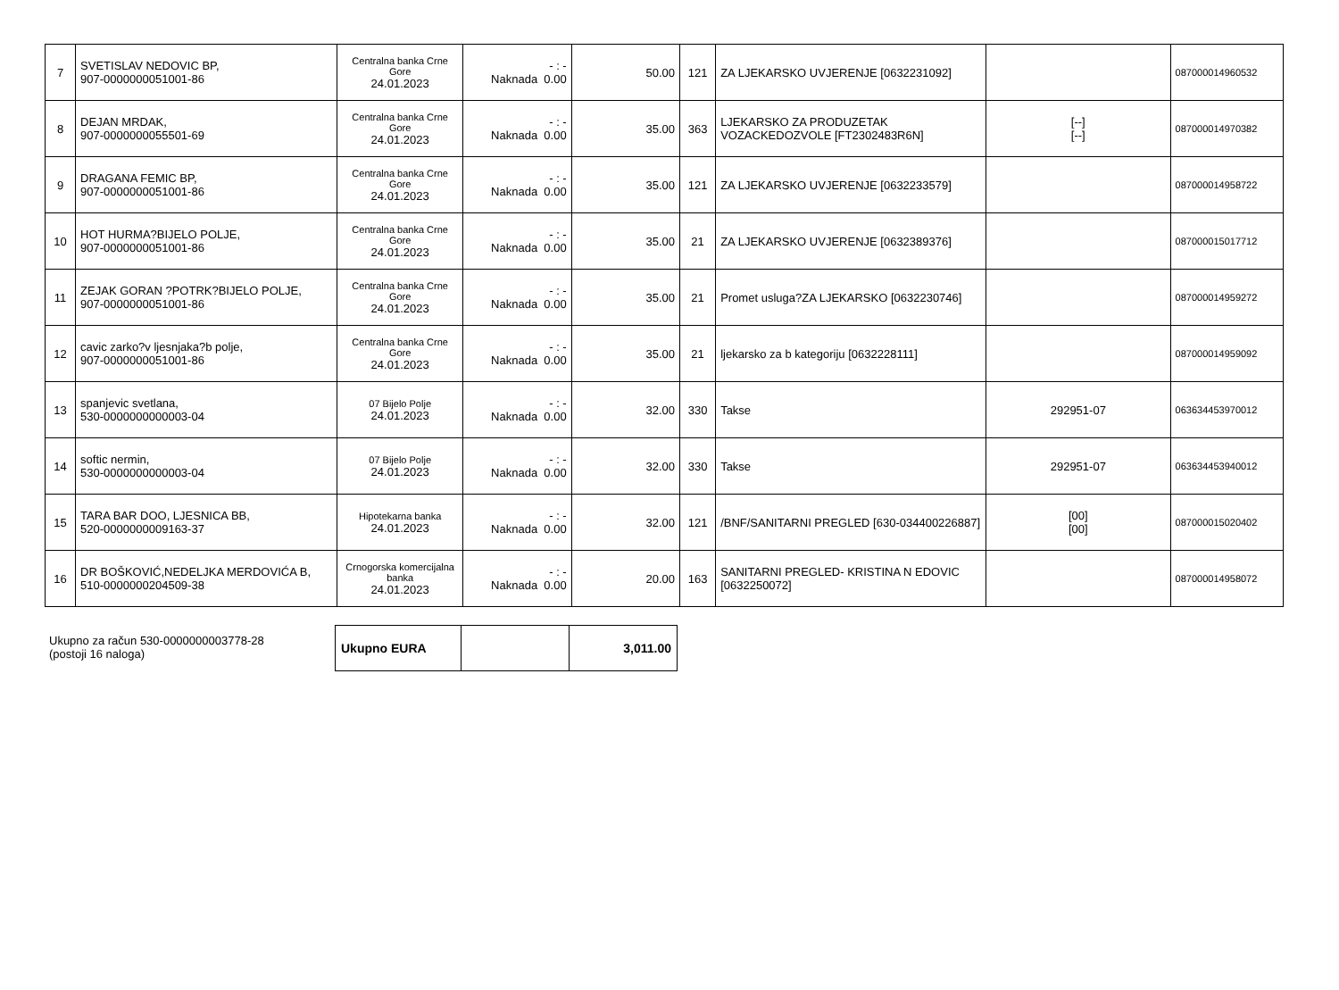| 7 | SVETISLAV NEDOVIC BP, 907-0000000051001-86 | Centralna banka Crne Gore 24.01.2023 | - : - Naknada 0.00 | 50.00 | 121 | ZA LJEKARSKO UVJERENJE [0632231092] | | 087000014960532 |
| 8 | DEJAN MRDAK, 907-0000000055501-69 | Centralna banka Crne Gore 24.01.2023 | - : - Naknada 0.00 | 35.00 | 363 | LJEKARSKO ZA PRODUZETAK VOZACKEDOZVOLE [FT2302483R6N] | [--] [--] | 087000014970382 |
| 9 | DRAGANA FEMIC BP, 907-0000000051001-86 | Centralna banka Crne Gore 24.01.2023 | - : - Naknada 0.00 | 35.00 | 121 | ZA LJEKARSKO UVJERENJE [0632233579] | | 087000014958722 |
| 10 | HOT HURMA?BIJELO POLJE, 907-0000000051001-86 | Centralna banka Crne Gore 24.01.2023 | - : - Naknada 0.00 | 35.00 | 21 | ZA LJEKARSKO UVJERENJE [0632389376] | | 087000015017712 |
| 11 | ZEJAK GORAN ?POTRK?BIJELO POLJE, 907-0000000051001-86 | Centralna banka Crne Gore 24.01.2023 | - : - Naknada 0.00 | 35.00 | 21 | Promet usluga?ZA LJEKARSKO [0632230746] | | 087000014959272 |
| 12 | cavic zarko?v ljesnjaka?b polje, 907-0000000051001-86 | Centralna banka Crne Gore 24.01.2023 | - : - Naknada 0.00 | 35.00 | 21 | ljekarsko za b kategoriju [0632228111] | | 087000014959092 |
| 13 | spanjevic svetlana, 530-0000000000003-04 | 07 Bijelo Polje 24.01.2023 | - : - Naknada 0.00 | 32.00 | 330 | Takse | 292951-07 | 063634453970012 |
| 14 | softic nermin, 530-0000000000003-04 | 07 Bijelo Polje 24.01.2023 | - : - Naknada 0.00 | 32.00 | 330 | Takse | 292951-07 | 063634453940012 |
| 15 | TARA BAR DOO, LJESNICA BB, 520-0000000009163-37 | Hipotekarna banka 24.01.2023 | - : - Naknada 0.00 | 32.00 | 121 | /BNF/SANITARNI PREGLED [630-034400226887] | [00] [00] | 087000015020402 |
| 16 | DR BOŠKOVIĆ,NEDELJKA MERDOVIĆA B, 510-0000000204509-38 | Crnogorska komercijalna banka 24.01.2023 | - : - Naknada 0.00 | 20.00 | 163 | SANITARNI PREGLED- KRISTINA N EDOVIC [0632250072] | | 087000014958072 |
Ukupno za račun 530-0000000003778-28
(postoji 16 naloga)
| Ukupno EURA | | 3,011.00 |